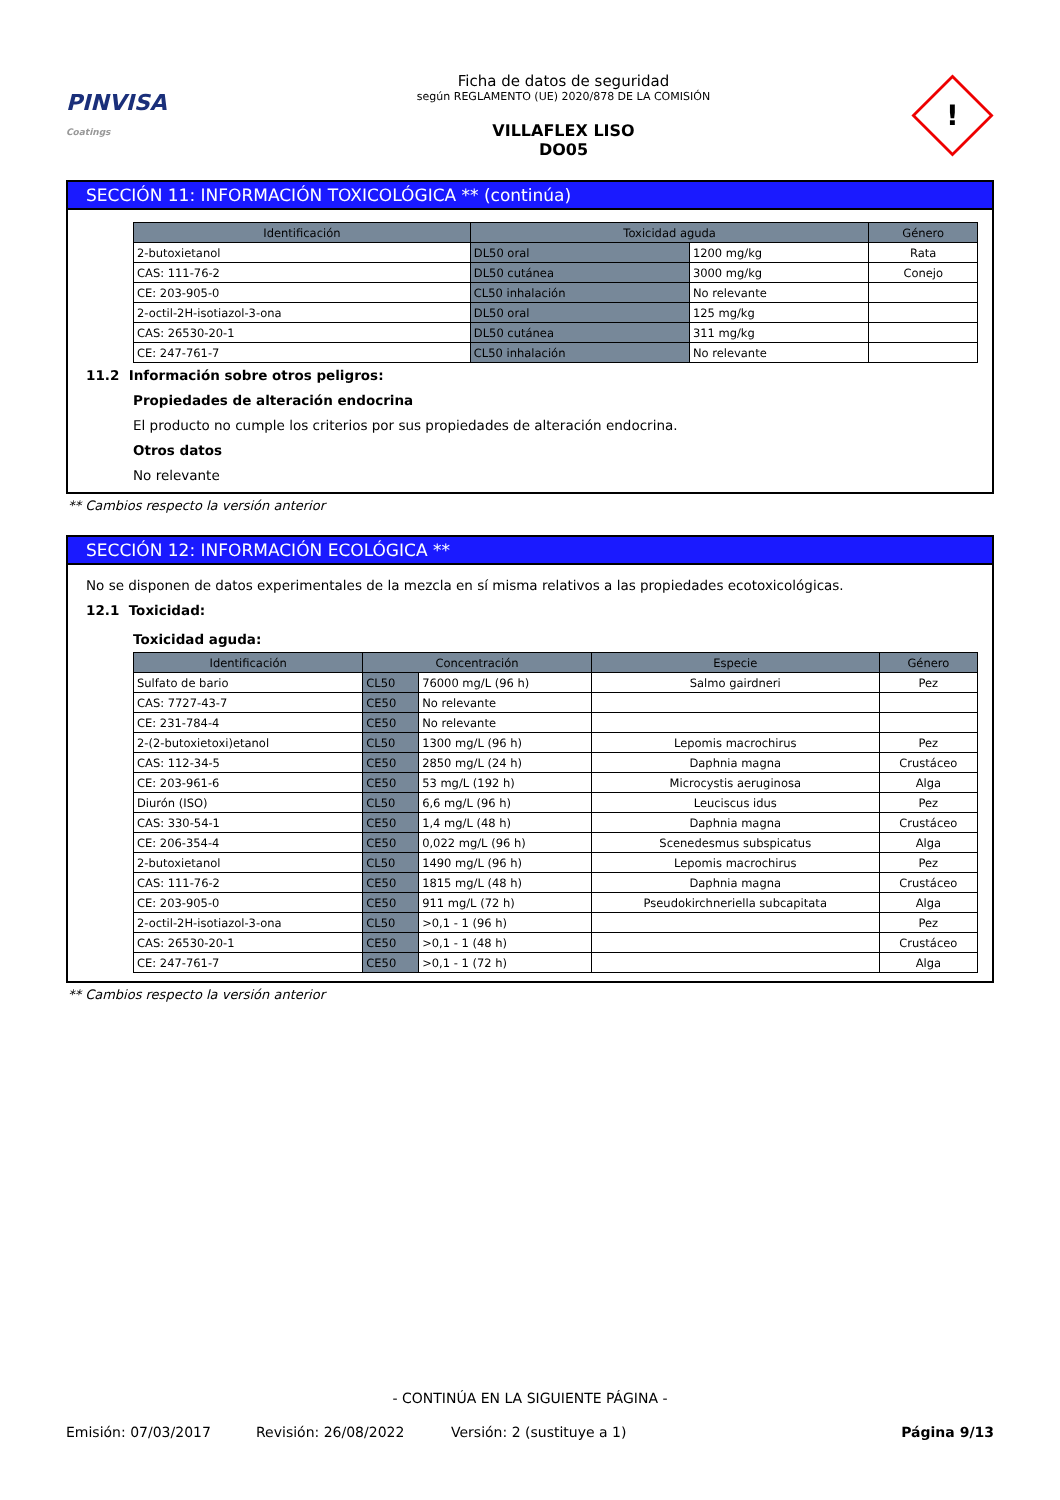PINVISA
Coatings
Ficha de datos de seguridad
según REGLAMENTO (UE) 2020/878 DE LA COMISIÓN
VILLAFLEX LISO
DO05
!
SECCIÓN 11: INFORMACIÓN TOXICOLÓGICA ** (continúa)
| Identificación | Toxicidad aguda | | Género |
| --- | --- | --- | --- |
| 2-butoxietanol | DL50 oral | 1200 mg/kg | Rata |
| CAS: 111-76-2 | DL50 cutánea | 3000 mg/kg | Conejo |
| CE: 203-905-0 | CL50 inhalación | No relevante | |
| 2-octil-2H-isotiazol-3-ona | DL50 oral | 125 mg/kg | |
| CAS: 26530-20-1 | DL50 cutánea | 311 mg/kg | |
| CE: 247-761-7 | CL50 inhalación | No relevante | |
11.2 Información sobre otros peligros:
Propiedades de alteración endocrina
El producto no cumple los criterios por sus propiedades de alteración endocrina.
Otros datos
No relevante
** Cambios respecto la versión anterior
SECCIÓN 12: INFORMACIÓN ECOLÓGICA **
No se disponen de datos experimentales de la mezcla en sí misma relativos a las propiedades ecotoxicológicas.
12.1 Toxicidad:
Toxicidad aguda:
| Identificación | Concentración | | Especie | Género |
| --- | --- | --- | --- | --- |
| Sulfato de bario | CL50 | 76000 mg/L (96 h) | Salmo gairdneri | Pez |
| CAS: 7727-43-7 | CE50 | No relevante | | |
| CE: 231-784-4 | CE50 | No relevante | | |
| 2-(2-butoxietoxi)etanol | CL50 | 1300 mg/L (96 h) | Lepomis macrochirus | Pez |
| CAS: 112-34-5 | CE50 | 2850 mg/L (24 h) | Daphnia magna | Crustáceo |
| CE: 203-961-6 | CE50 | 53 mg/L (192 h) | Microcystis aeruginosa | Alga |
| Diurón (ISO) | CL50 | 6,6 mg/L (96 h) | Leuciscus idus | Pez |
| CAS: 330-54-1 | CE50 | 1,4 mg/L (48 h) | Daphnia magna | Crustáceo |
| CE: 206-354-4 | CE50 | 0,022 mg/L (96 h) | Scenedesmus subspicatus | Alga |
| 2-butoxietanol | CL50 | 1490 mg/L (96 h) | Lepomis macrochirus | Pez |
| CAS: 111-76-2 | CE50 | 1815 mg/L (48 h) | Daphnia magna | Crustáceo |
| CE: 203-905-0 | CE50 | 911 mg/L (72 h) | Pseudokirchneriella subcapitata | Alga |
| 2-octil-2H-isotiazol-3-ona | CL50 | >0,1 - 1 (96 h) | | Pez |
| CAS: 26530-20-1 | CE50 | >0,1 - 1 (48 h) | | Crustáceo |
| CE: 247-761-7 | CE50 | >0,1 - 1 (72 h) | | Alga |
** Cambios respecto la versión anterior
- CONTINÚA EN LA SIGUIENTE PÁGINA -
Emisión: 07/03/2017 Revisión: 26/08/2022 Versión: 2 (sustituye a 1) Página 9/13